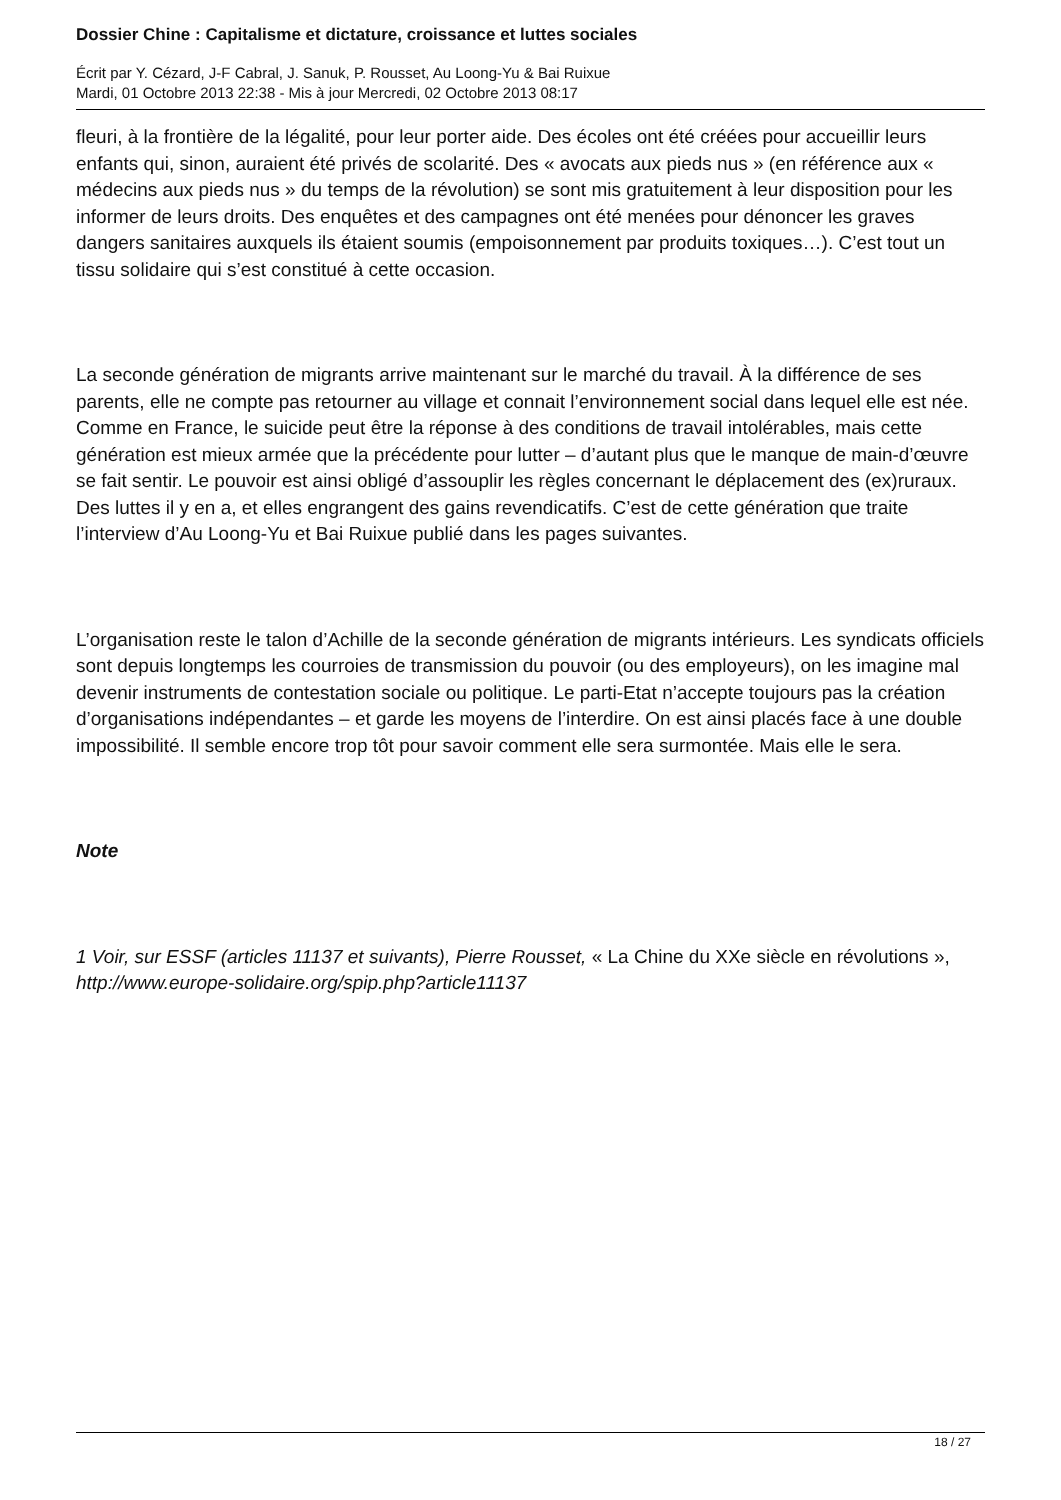Dossier Chine : Capitalisme et dictature, croissance et luttes sociales
Écrit par Y. Cézard, J-F Cabral, J. Sanuk, P. Rousset, Au Loong-Yu & Bai Ruixue
Mardi, 01 Octobre 2013 22:38 - Mis à jour Mercredi, 02 Octobre 2013 08:17
fleuri, à la frontière de la légalité, pour leur porter aide. Des écoles ont été créées pour accueillir leurs enfants qui, sinon, auraient été privés de scolarité. Des « avocats aux pieds nus » (en référence aux « médecins aux pieds nus » du temps de la révolution) se sont mis gratuitement à leur disposition pour les informer de leurs droits. Des enquêtes et des campagnes ont été menées pour dénoncer les graves dangers sanitaires auxquels ils étaient soumis (empoisonnement par produits toxiques…). C’est tout un tissu solidaire qui s’est constitué à cette occasion.
La seconde génération de migrants arrive maintenant sur le marché du travail. À la différence de ses parents, elle ne compte pas retourner au village et connait l’environnement social dans lequel elle est née. Comme en France, le suicide peut être la réponse à des conditions de travail intolérables, mais cette génération est mieux armée que la précédente pour lutter – d’autant plus que le manque de main-d’œuvre se fait sentir. Le pouvoir est ainsi obligé d’assouplir les règles concernant le déplacement des (ex)ruraux. Des luttes il y en a, et elles engrangent des gains revendicatifs. C’est de cette génération que traite l’interview d’Au Loong-Yu et Bai Ruixue publié dans les pages suivantes.
L’organisation reste le talon d’Achille de la seconde génération de migrants intérieurs. Les syndicats officiels sont depuis longtemps les courroies de transmission du pouvoir (ou des employeurs), on les imagine mal devenir instruments de contestation sociale ou politique. Le parti-Etat n’accepte toujours pas la création d’organisations indépendantes – et garde les moyens de l’interdire. On est ainsi placés face à une double impossibilité. Il semble encore trop tôt pour savoir comment elle sera surmontée. Mais elle le sera.
Note
1 Voir, sur ESSF (articles 11137 et suivants), Pierre Rousset, « La Chine du XXe siècle en révolutions », http://www.europe-solidaire.org/spip.php?article11137
18 / 27